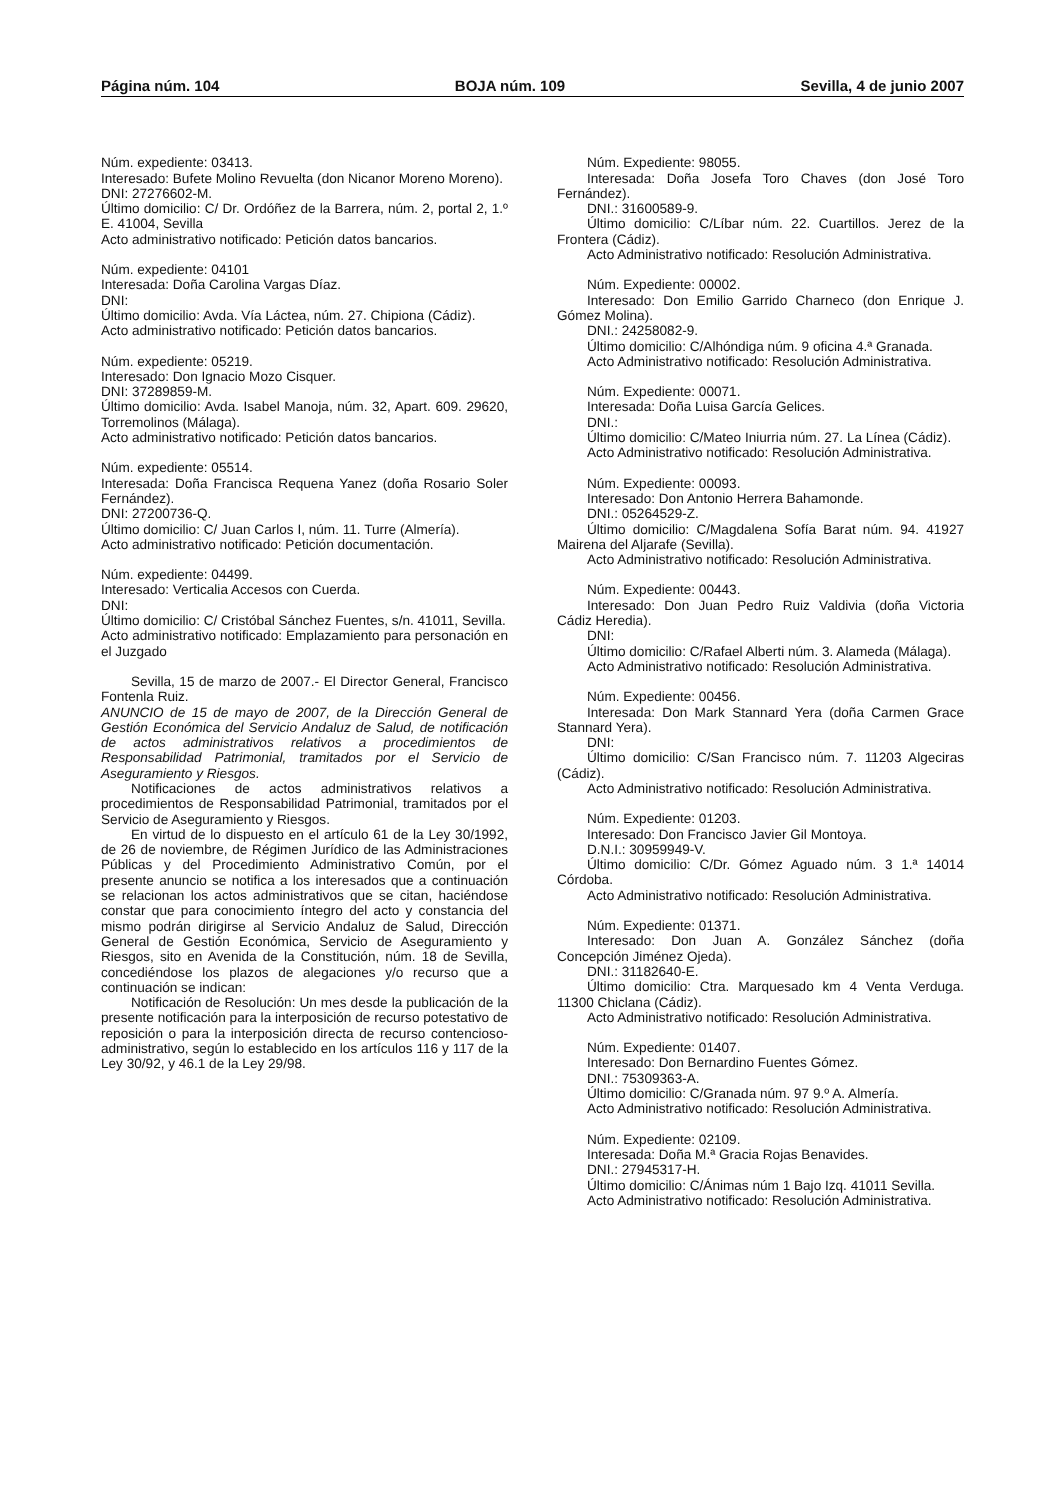Página núm. 104 BOJA núm. 109 Sevilla, 4 de junio 2007
Núm. expediente: 03413.
Interesado: Bufete Molino Revuelta (don Nicanor Moreno Moreno).
DNI: 27276602-M.
Último domicilio: C/ Dr. Ordóñez de la Barrera, núm. 2, portal 2, 1.º E. 41004, Sevilla
Acto administrativo notificado: Petición datos bancarios.
Núm. expediente: 04101
Interesada: Doña Carolina Vargas Díaz.
DNI:
Último domicilio: Avda. Vía Láctea, núm. 27. Chipiona (Cádiz).
Acto administrativo notificado: Petición datos bancarios.
Núm. expediente: 05219.
Interesado: Don Ignacio Mozo Cisquer.
DNI: 37289859-M.
Último domicilio: Avda. Isabel Manoja, núm. 32, Apart. 609. 29620, Torremolinos (Málaga).
Acto administrativo notificado: Petición datos bancarios.
Núm. expediente: 05514.
Interesada: Doña Francisca Requena Yanez (doña Rosario Soler Fernández).
DNI: 27200736-Q.
Último domicilio: C/ Juan Carlos I, núm. 11. Turre (Almería).
Acto administrativo notificado: Petición documentación.
Núm. expediente: 04499.
Interesado: Verticalia Accesos con Cuerda.
DNI:
Último domicilio: C/ Cristóbal Sánchez Fuentes, s/n. 41011, Sevilla.
Acto administrativo notificado: Emplazamiento para personación en el Juzgado
Sevilla, 15 de marzo de 2007.- El Director General, Francisco Fontenla Ruiz.
ANUNCIO de 15 de mayo de 2007, de la Dirección General de Gestión Económica del Servicio Andaluz de Salud, de notificación de actos administrativos relativos a procedimientos de Responsabilidad Patrimonial, tramitados por el Servicio de Aseguramiento y Riesgos.
Notificaciones de actos administrativos relativos a procedimientos de Responsabilidad Patrimonial, tramitados por el Servicio de Aseguramiento y Riesgos.
En virtud de lo dispuesto en el artículo 61 de la Ley 30/1992, de 26 de noviembre, de Régimen Jurídico de las Administraciones Públicas y del Procedimiento Administrativo Común, por el presente anuncio se notifica a los interesados que a continuación se relacionan los actos administrativos que se citan, haciéndose constar que para conocimiento íntegro del acto y constancia del mismo podrán dirigirse al Servicio Andaluz de Salud, Dirección General de Gestión Económica, Servicio de Aseguramiento y Riesgos, sito en Avenida de la Constitución, núm. 18 de Sevilla, concediéndose los plazos de alegaciones y/o recurso que a continuación se indican:
Notificación de Resolución: Un mes desde la publicación de la presente notificación para la interposición de recurso potestativo de reposición o para la interposición directa de recurso contencioso-administrativo, según lo establecido en los artículos 116 y 117 de la Ley 30/92, y 46.1 de la Ley 29/98.
Núm. Expediente: 98055.
Interesada: Doña Josefa Toro Chaves (don José Toro Fernández).
DNI.: 31600589-9.
Último domicilio: C/Líbar núm. 22. Cuartillos. Jerez de la Frontera (Cádiz).
Acto Administrativo notificado: Resolución Administrativa.
Núm. Expediente: 00002.
Interesado: Don Emilio Garrido Charneco (don Enrique J. Gómez Molina).
DNI.: 24258082-9.
Último domicilio: C/Alhóndiga núm. 9 oficina 4.ª Granada.
Acto Administrativo notificado: Resolución Administrativa.
Núm. Expediente: 00071.
Interesada: Doña Luisa García Gelices.
DNI.:
Último domicilio: C/Mateo Iniurria núm. 27. La Línea (Cádiz).
Acto Administrativo notificado: Resolución Administrativa.
Núm. Expediente: 00093.
Interesado: Don Antonio Herrera Bahamonde.
DNI.: 05264529-Z.
Último domicilio: C/Magdalena Sofía Barat núm. 94. 41927 Mairena del Aljarafe (Sevilla).
Acto Administrativo notificado: Resolución Administrativa.
Núm. Expediente: 00443.
Interesado: Don Juan Pedro Ruiz Valdivia (doña Victoria Cádiz Heredia).
DNI:
Último domicilio: C/Rafael Alberti núm. 3. Alameda (Málaga).
Acto Administrativo notificado: Resolución Administrativa.
Núm. Expediente: 00456.
Interesada: Don Mark Stannard Yera (doña Carmen Grace Stannard Yera).
DNI:
Último domicilio: C/San Francisco núm. 7. 11203 Algeciras (Cádiz).
Acto Administrativo notificado: Resolución Administrativa.
Núm. Expediente: 01203.
Interesado: Don Francisco Javier Gil Montoya.
D.N.I.: 30959949-V.
Último domicilio: C/Dr. Gómez Aguado núm. 3 1.ª 14014 Córdoba.
Acto Administrativo notificado: Resolución Administrativa.
Núm. Expediente: 01371.
Interesado: Don Juan A. González Sánchez (doña Concepción Jiménez Ojeda).
DNI.: 31182640-E.
Último domicilio: Ctra. Marquesado km 4 Venta Verduga. 11300 Chiclana (Cádiz).
Acto Administrativo notificado: Resolución Administrativa.
Núm. Expediente: 01407.
Interesado: Don Bernardino Fuentes Gómez.
DNI.: 75309363-A.
Último domicilio: C/Granada núm. 97 9.º A. Almería.
Acto Administrativo notificado: Resolución Administrativa.
Núm. Expediente: 02109.
Interesada: Doña M.ª Gracia Rojas Benavides.
DNI.: 27945317-H.
Último domicilio: C/Ánimas núm 1 Bajo Izq. 41011 Sevilla.
Acto Administrativo notificado: Resolución Administrativa.